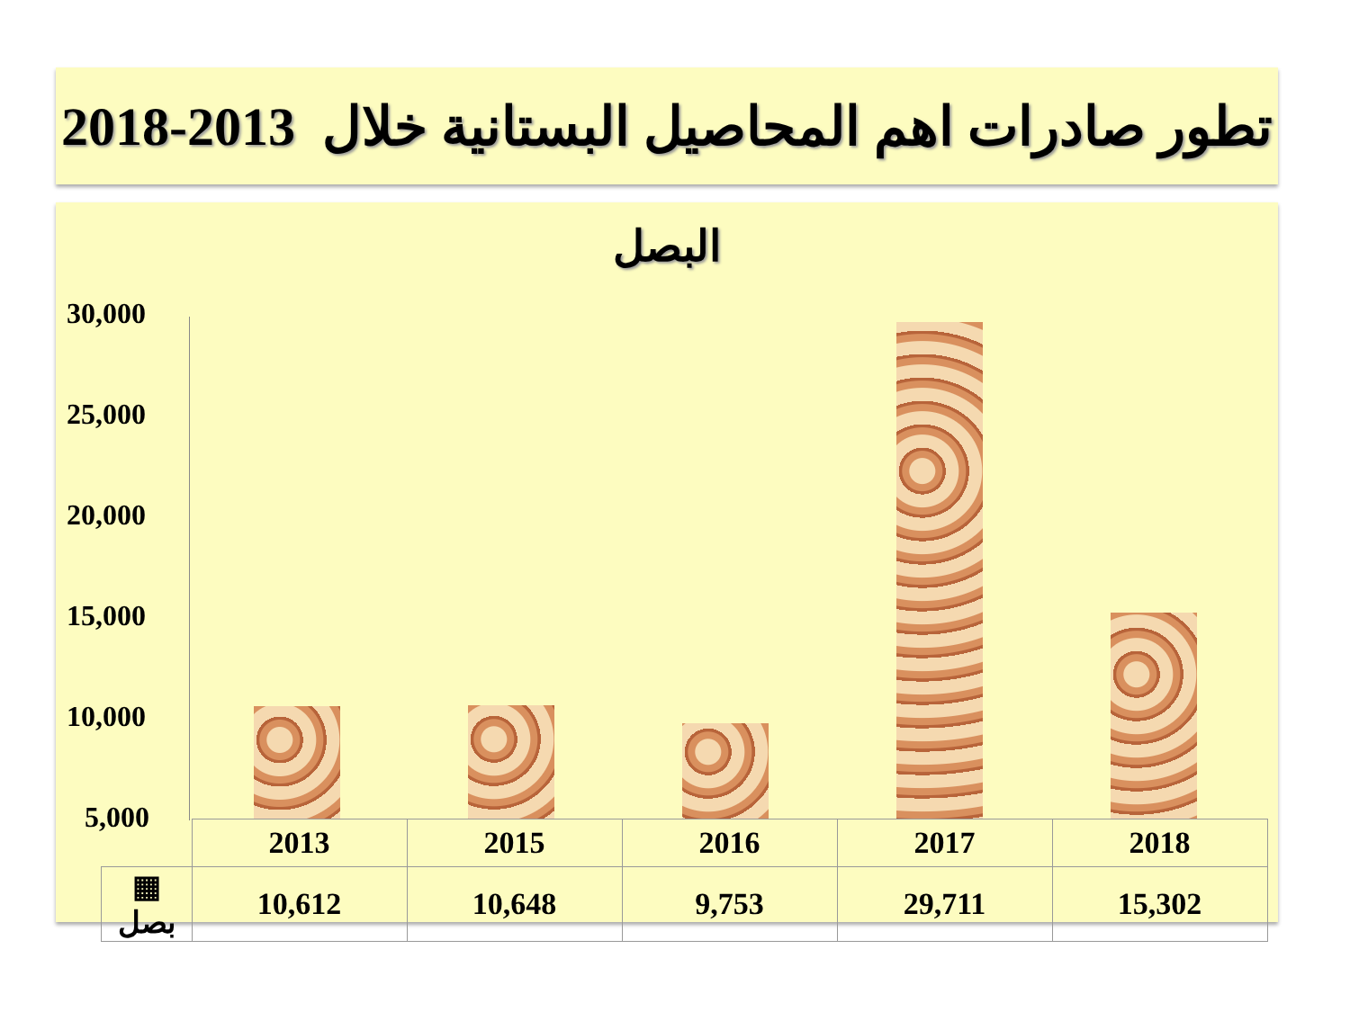تطور صادرات اهم المحاصيل البستانية خلال 2013-2018
البصل
30,000
25,000
20,000
15,000
10,000
5,000
| | 2013 | 2015 | 2016 | 2017 | 2018 |
| ▦ بصل | 10,612 | 10,648 | 9,753 | 29,711 | 15,302 |